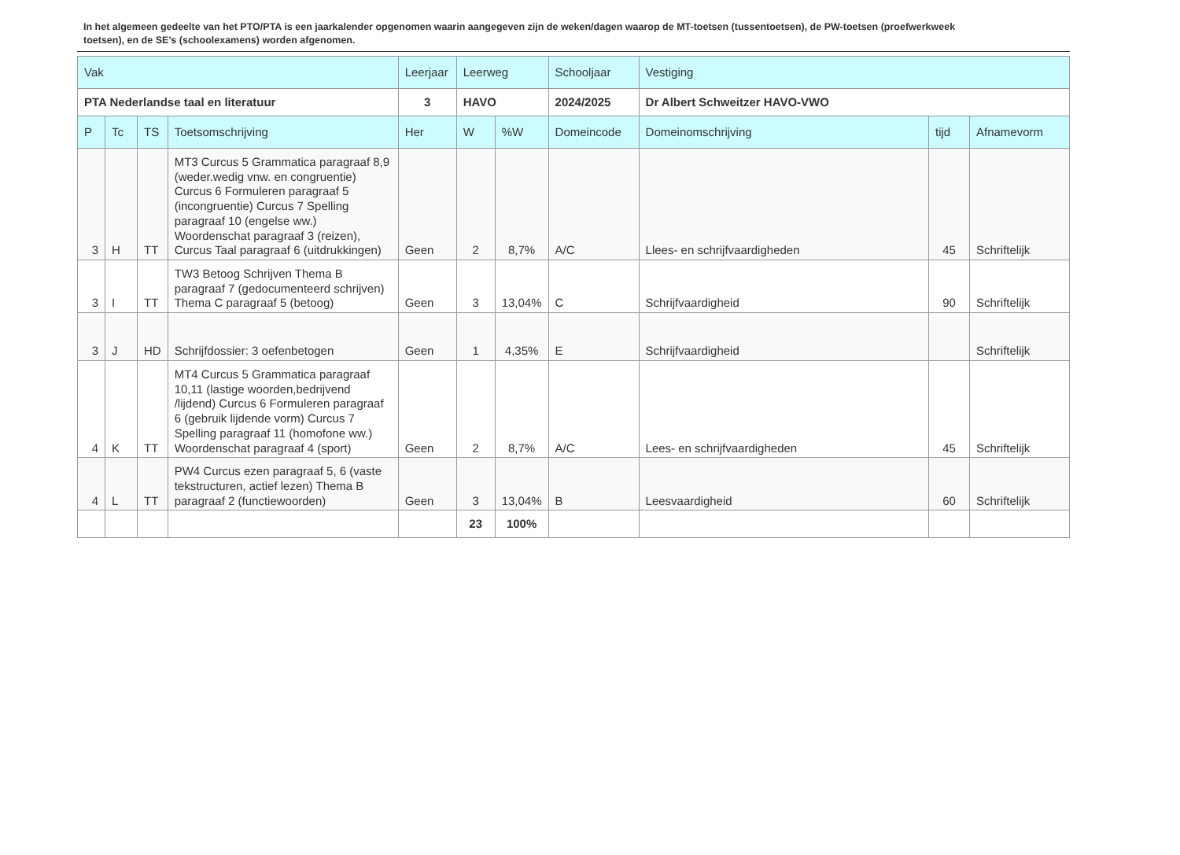In het algemeen gedeelte van het PTO/PTA is een jaarkalender opgenomen waarin aangegeven zijn de weken/dagen waarop de MT-toetsen (tussentoetsen), de PW-toetsen (proefwerkweek toetsen), en de SE’s (schoolexamens) worden afgenomen.
| Vak | | | | Leerjaar | Leerweg | | Schooljaar | Vestiging | | |
| --- | --- | --- | --- | --- | --- | --- | --- | --- | --- | --- |
| PTA Nederlandse taal en literatuur | | | | 3 | HAVO | | 2024/2025 | Dr Albert Schweitzer HAVO-VWO | | |
| P | Tc | TS | Toetsomschrijving | Her | W | %W | Domeincode | Domeinomschrijving | tijd | Afnamevorm |
| 3 | H | TT | MT3 Curcus 5 Grammatica paragraaf 8,9 (weder.wedig vnw. en congruentie) Curcus 6 Formuleren paragraaf 5 (incongruentie) Curcus 7 Spelling paragraaf 10 (engelse ww.) Woordenschat paragraaf 3 (reizen), Curcus Taal paragraaf 6 (uitdrukkingen) | Geen | 2 | 8,7% | A/C | Llees- en schrijfvaardigheden | 45 | Schriftelijk |
| 3 | I | TT | TW3 Betoog Schrijven Thema B paragraaf 7 (gedocumenteerd schrijven) Thema C paragraaf 5 (betoog) | Geen | 3 | 13,04% | C | Schrijfvaardigheid | 90 | Schriftelijk |
| 3 | J | HD | Schrijfdossier: 3 oefenbetogen | Geen | 1 | 4,35% | E | Schrijfvaardigheid | | Schriftelijk |
| 4 | K | TT | MT4 Curcus 5 Grammatica paragraaf 10,11 (lastige woorden,bedrijvend /lijdend) Curcus 6 Formuleren paragraaf 6 (gebruik lijdende vorm) Curcus 7 Spelling paragraaf 11 (homofone ww.) Woordenschat paragraaf 4 (sport) | Geen | 2 | 8,7% | A/C | Lees- en schrijfvaardigheden | 45 | Schriftelijk |
| 4 | L | TT | PW4 Curcus ezen paragraaf 5, 6 (vaste tekstructuren, actief lezen) Thema B paragraaf 2 (functiewoorden) | Geen | 3 | 13,04% | B | Leesvaardigheid | 60 | Schriftelijk |
| | | | | | 23 | 100% | | | | |